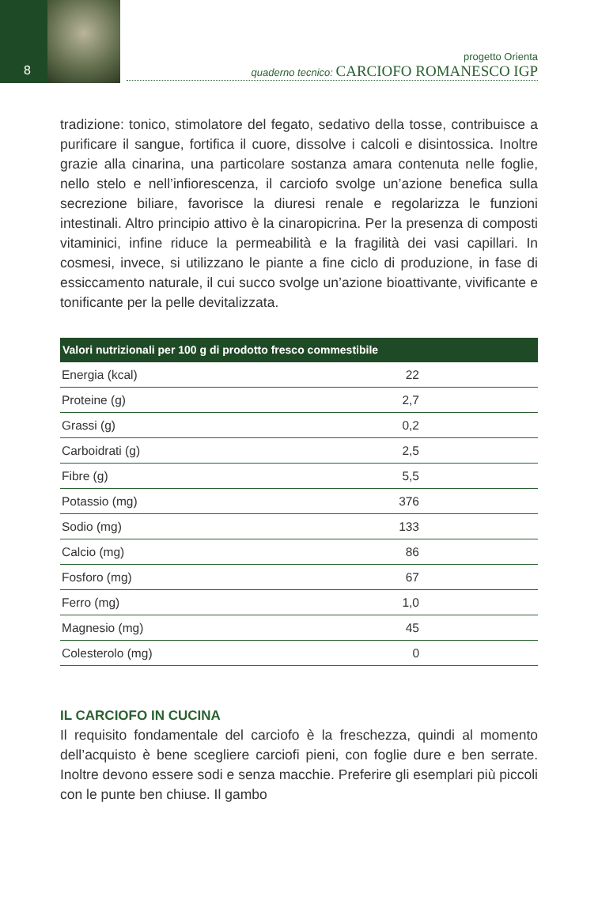8
progetto Orienta
quaderno tecnico: CARCIOFO ROMANESCO IGP
tradizione: tonico, stimolatore del fegato, sedativo della tosse, contribuisce a purificare il sangue, fortifica il cuore, dissolve i calcoli e disintossica. Inoltre grazie alla cinarina, una particolare sostanza amara contenuta nelle foglie, nello stelo e nell’infiorescenza, il carciofo svolge un’azione benefica sulla secrezione biliare, favorisce la diuresi renale e regolarizza le funzioni intestinali. Altro principio attivo è la cinaropicrina. Per la presenza di composti vitaminici, infine riduce la permeabilità e la fragilità dei vasi capillari. In cosmesi, invece, si utilizzano le piante a fine ciclo di produzione, in fase di essiccamento naturale, il cui succo svolge un’azione bioattivante, vivificante e tonificante per la pelle devitalizzata.
| Valori nutrizionali per 100 g di prodotto fresco commestibile | |
| --- | --- |
| Energia (kcal) | 22 |
| Proteine (g) | 2,7 |
| Grassi (g) | 0,2 |
| Carboidrati (g) | 2,5 |
| Fibre (g) | 5,5 |
| Potassio (mg) | 376 |
| Sodio (mg) | 133 |
| Calcio (mg) | 86 |
| Fosforo (mg) | 67 |
| Ferro (mg) | 1,0 |
| Magnesio (mg) | 45 |
| Colesterolo (mg) | 0 |
IL CARCIOFO IN CUCINA
Il requisito fondamentale del carciofo è la freschezza, quindi al momento dell’acquisto è bene scegliere carciofi pieni, con foglie dure e ben serrate. Inoltre devono essere sodi e senza macchie. Preferire gli esemplari più piccoli con le punte ben chiuse. Il gambo